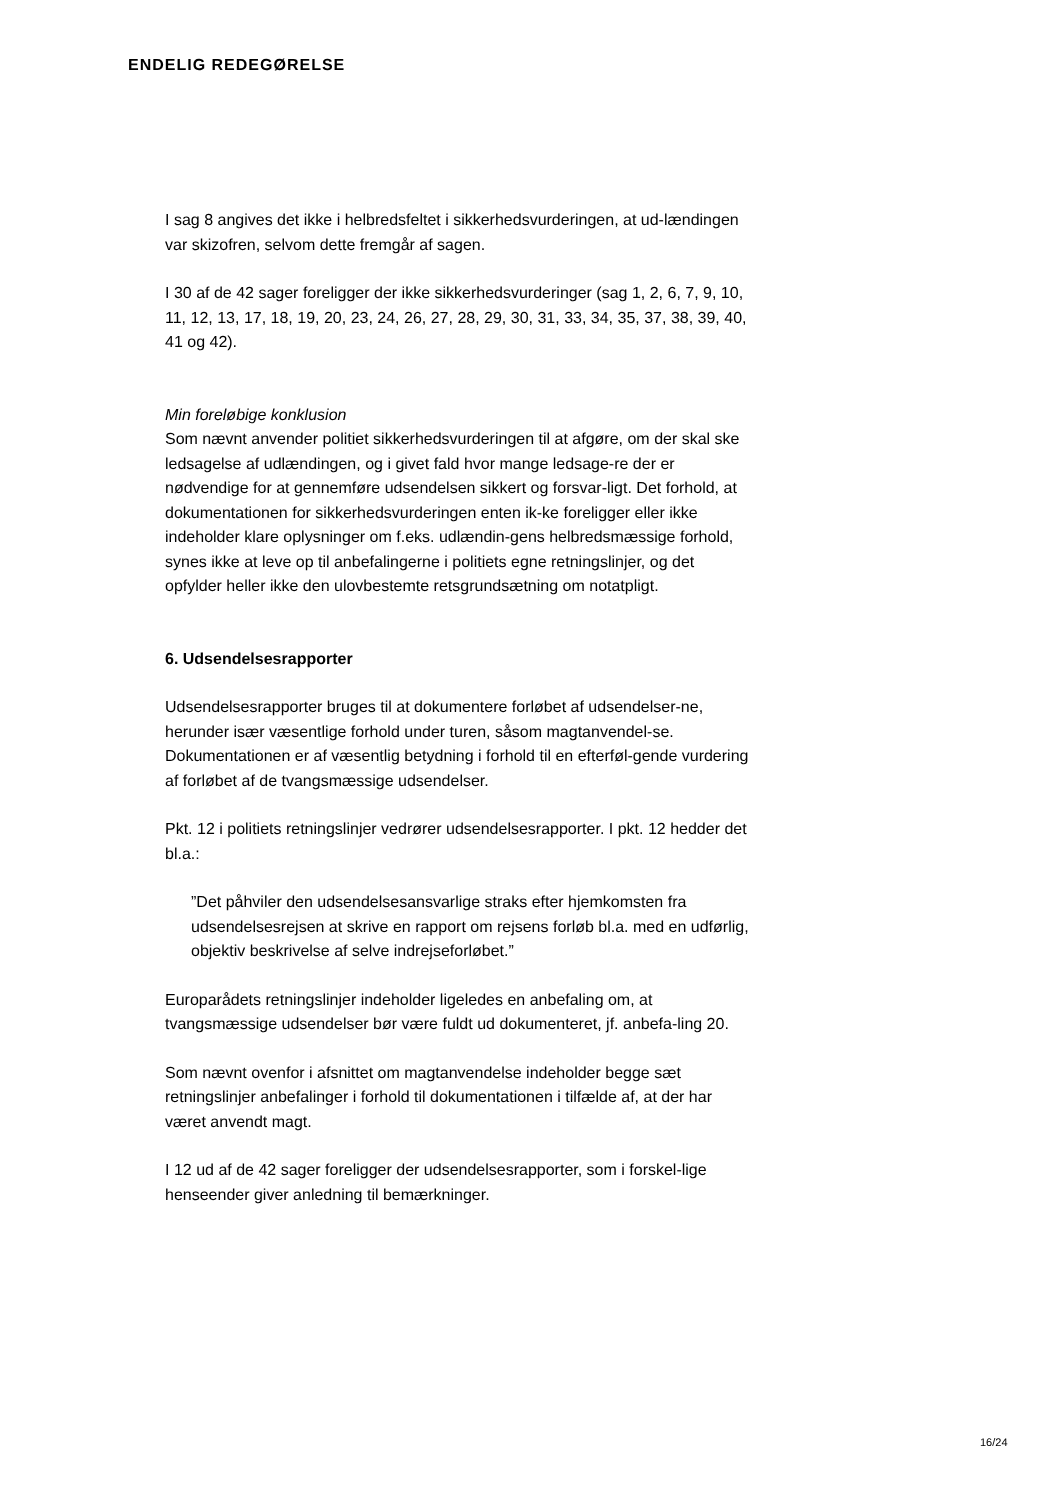ENDELIG REDEGØRELSE
I sag 8 angives det ikke i helbredsfeltet i sikkerhedsvurderingen, at ud-lændingen var skizofren, selvom dette fremgår af sagen.
I 30 af de 42 sager foreligger der ikke sikkerhedsvurderinger (sag 1, 2, 6, 7, 9, 10, 11, 12, 13, 17, 18, 19, 20, 23, 24, 26, 27, 28, 29, 30, 31, 33, 34, 35, 37, 38, 39, 40, 41 og 42).
Min foreløbige konklusion
Som nævnt anvender politiet sikkerhedsvurderingen til at afgøre, om der skal ske ledsagelse af udlændingen, og i givet fald hvor mange ledsage-re der er nødvendige for at gennemføre udsendelsen sikkert og forsvar-ligt. Det forhold, at dokumentationen for sikkerhedsvurderingen enten ik-ke foreligger eller ikke indeholder klare oplysninger om f.eks. udlændin-gens helbredsmæssige forhold, synes ikke at leve op til anbefalingerne i politiets egne retningslinjer, og det opfylder heller ikke den ulovbestemte retsgrundsætning om notatpligt.
6. Udsendelsesrapporter
Udsendelsesrapporter bruges til at dokumentere forløbet af udsendelser-ne, herunder især væsentlige forhold under turen, såsom magtanvendel-se. Dokumentationen er af væsentlig betydning i forhold til en efterføl-gende vurdering af forløbet af de tvangsmæssige udsendelser.
Pkt. 12 i politiets retningslinjer vedrører udsendelsesrapporter. I pkt. 12 hedder det bl.a.:
”Det påhviler den udsendelsesansvarlige straks efter hjemkomsten fra udsendelsesrejsen at skrive en rapport om rejsens forløb bl.a. med en udførlig, objektiv beskrivelse af selve indrejseforløbet.”
Europarådets retningslinjer indeholder ligeledes en anbefaling om, at tvangsmæssige udsendelser bør være fuldt ud dokumenteret, jf. anbefa-ling 20.
Som nævnt ovenfor i afsnittet om magtanvendelse indeholder begge sæt retningslinjer anbefalinger i forhold til dokumentationen i tilfælde af, at der har været anvendt magt.
I 12 ud af de 42 sager foreligger der udsendelsesrapporter, som i forskel-lige henseender giver anledning til bemærkninger.
16/24